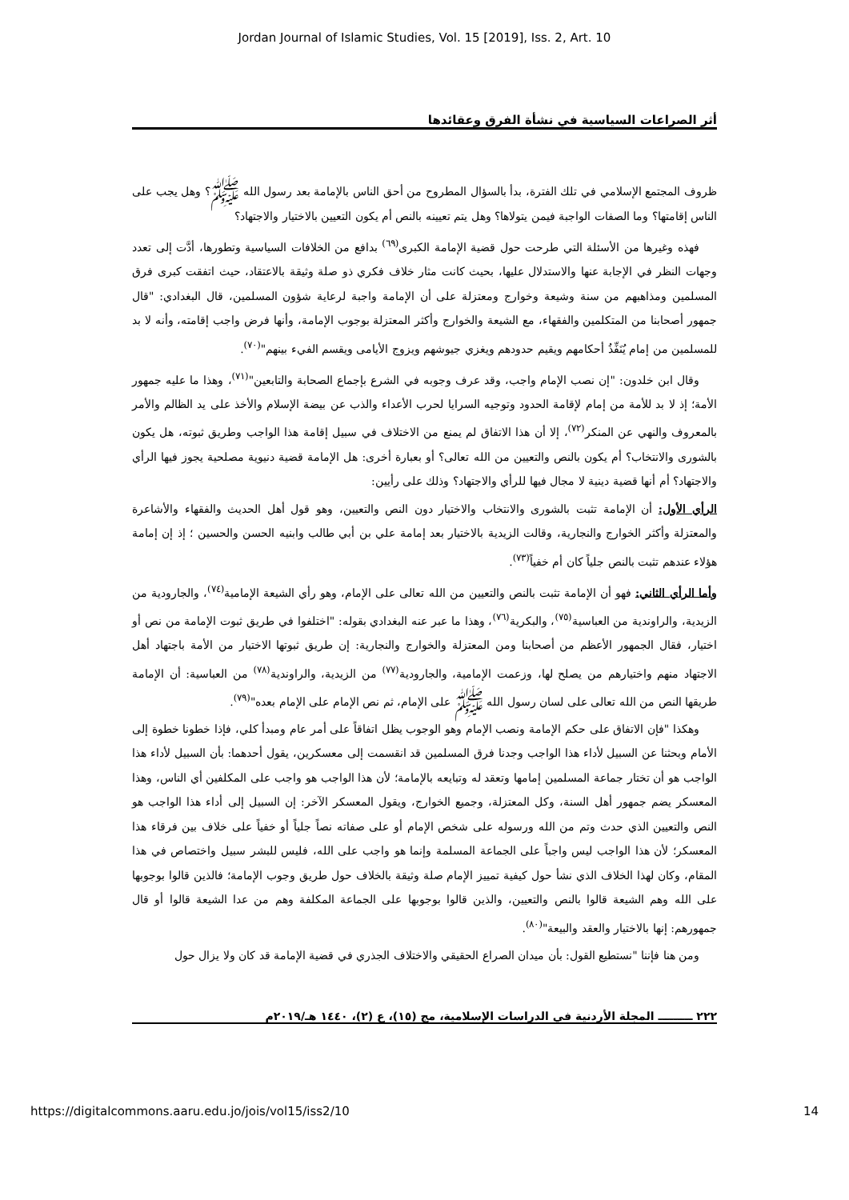Jordan Journal of Islamic Studies, Vol. 15 [2019], Iss. 2, Art. 10
أثر الصراعات السياسية في نشأة الفرق وعقائدها
ظروف المجتمع الإسلامي في تلك الفترة، بدأ بالسؤال المطروح من أحق الناس بالإمامة بعد رسول الله ﷺ؟ وهل يجب على الناس إقامتها؟ وما الصفات الواجبة فيمن يتولاها؟ وهل يتم تعيينه بالنص أم يكون التعيين بالاختيار والاجتهاد؟
فهذه وغيرها من الأسئلة التي طرحت حول قضية الإمامة الكبرى<sup>(٦٩)</sup> بدافع من الخلافات السياسية وتطورها، أدَّت إلى تعدد وجهات النظر في الإجابة عنها والاستدلال عليها، بحيث كانت مثار خلاف فكري ذو صلة وثيقة بالاعتقاد، حيث اتفقت كبرى فرق المسلمين ومذاهبهم من سنة وشيعة وخوارج ومعتزلة على أن الإمامة واجبة لرعاية شؤون المسلمين، قال البغدادي: "قال جمهور أصحابنا من المتكلمين والفقهاء، مع الشيعة والخوارج وأكثر المعتزلة بوجوب الإمامة، وأنها فرض واجب إقامته، وأنه لا بد للمسلمين من إمام يُنَفِّذُ أحكامهم ويقيم حدودهم ويغزي جيوشهم ويزوج الأيامى ويقسم الفيء بينهم"<sup>(٧٠)</sup>.
وقال ابن خلدون: "إن نصب الإمام واجب، وقد عرف وجوبه في الشرع بإجماع الصحابة والتابعين"<sup>(٧١)</sup>، وهذا ما عليه جمهور الأمة؛ إذ لا بد للأمة من إمام لإقامة الحدود وتوجيه السرايا لحرب الأعداء والذب عن بيضة الإسلام والأخذ على يد الظالم والأمر بالمعروف والنهي عن المنكر<sup>(٧٢)</sup>، إلا أن هذا الاتفاق لم يمنع من الاختلاف في سبيل إقامة هذا الواجب وطريق ثبوته، هل يكون بالشورى والانتخاب؟ أم يكون بالنص والتعيين من الله تعالى؟ أو بعبارة أخرى: هل الإمامة قضية دنيوية مصلحية يجوز فيها الرأي والاجتهاد؟ أم أنها قضية دينية لا مجال فيها للرأي والاجتهاد؟ وذلك على رأيين:
الرأي الأول: أن الإمامة تثبت بالشورى والانتخاب والاختيار دون النص والتعيين، وهو قول أهل الحديث والفقهاء والأشاعرة والمعتزلة وأكثر الخوارج والنجارية، وقالت الزيدية بالاختيار بعد إمامة علي بن أبي طالب وابنيه الحسن والحسين ؛ إذ إن إمامة هؤلاء عندهم تثبت بالنص جلياً كان أم خفياً<sup>(٧٣)</sup>.
وأما الرأي الثاني: فهو أن الإمامة تثبت بالنص والتعيين من الله تعالى على الإمام، وهو رأي الشيعة الإمامية<sup>(٧٤)</sup>، والجارودية من الزيدية، والراوندية من العباسية<sup>(٧٥)</sup>، والبكرية<sup>(٧٦)</sup>، وهذا ما عبر عنه البغدادي بقوله: "اختلفوا في طريق ثبوت الإمامة من نص أو اختيار، فقال الجمهور الأعظم من أصحابنا ومن المعتزلة والخوارج والنجارية: إن طريق ثبوتها الاختيار من الأمة باجتهاد أهل الاجتهاد منهم واختيارهم من يصلح لها، وزعمت الإمامية، والجارودية<sup>(٧٧)</sup> من الزيدية، والراوندية<sup>(٧٨)</sup> من العباسية: أن الإمامة طريقها النص من الله تعالى على لسان رسول الله ﷺ على الإمام، ثم نص الإمام على الإمام بعده"<sup>(٧٩)</sup>.
وهكذا "فإن الاتفاق على حكم الإمامة ونصب الإمام وهو الوجوب يظل اتفاقاً على أمر عام ومبدأ كلي، فإذا خطونا خطوة إلى الأمام وبحثنا عن السبيل لأداء هذا الواجب وجدنا فرق المسلمين قد انقسمت إلى معسكرين، يقول أحدهما: بأن السبيل لأداء هذا الواجب هو أن تختار جماعة المسلمين إمامها وتعقد له وتبايعه بالإمامة؛ لأن هذا الواجب هو واجب على المكلفين أي الناس، وهذا المعسكر يضم جمهور أهل السنة، وكل المعتزلة، وجميع الخوارج، ويقول المعسكر الآخر: إن السبيل إلى أداء هذا الواجب هو النص والتعيين الذي حدث وتم من الله ورسوله على شخص الإمام أو على صفاته نصاً جلياً أو خفياً على خلاف بين فرقاء هذا المعسكر؛ لأن هذا الواجب ليس واجباً على الجماعة المسلمة وإنما هو واجب على الله، فليس للبشر سبيل واختصاص في هذا المقام، وكان لهذا الخلاف الذي نشأ حول كيفية تمييز الإمام صلة وثيقة بالخلاف حول طريق وجوب الإمامة؛ فالذين قالوا بوجوبها على الله وهم الشيعة قالوا بالنص والتعيين، والذين قالوا بوجوبها على الجماعة المكلفة وهم من عدا الشيعة قالوا أو قال جمهورهم: إنها بالاختيار والعقد والبيعة"<sup>(٨٠)</sup>.
ومن هنا فإننا "نستطيع القول: بأن ميدان الصراع الحقيقي والاختلاف الجذري في قضية الإمامة قد كان ولا يزال حول
٢٢٢ ـــــــــ المجلة الأردنية في الدراسات الإسلامية، مج (١٥)، ع (٢)، ١٤٤٠ هـ/٢٠١٩م
https://digitalcommons.aaru.edu.jo/jois/vol15/iss2/10 14